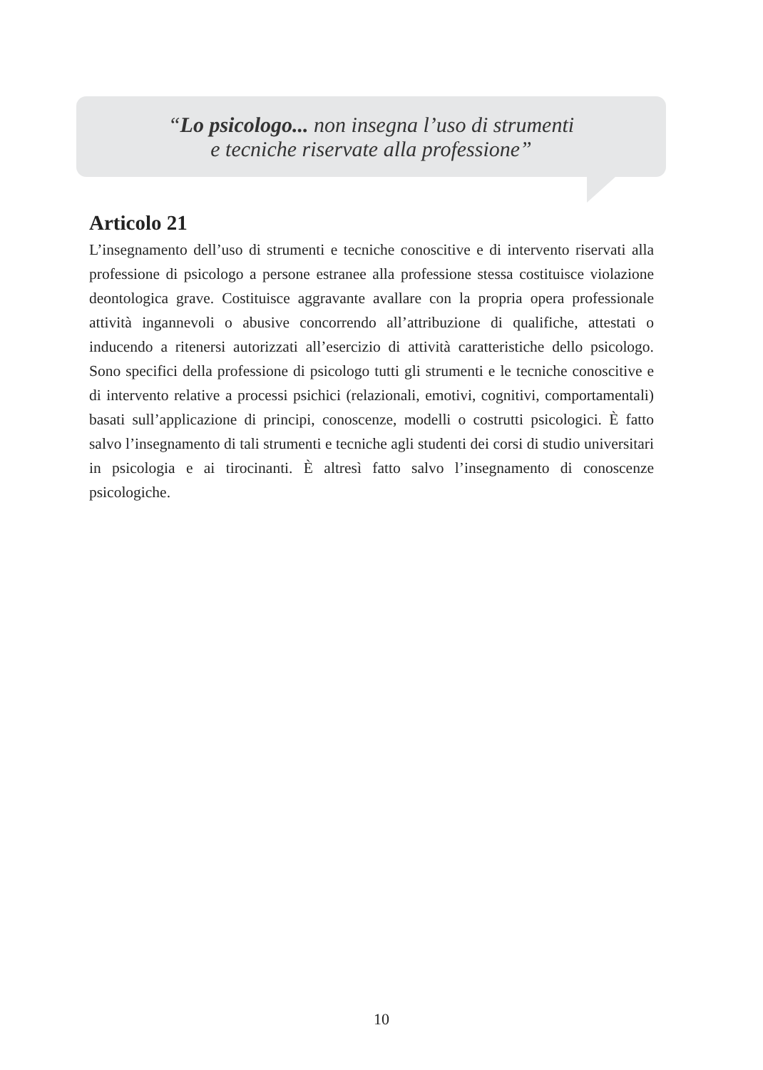“Lo psicologo... non insegna l’uso di strumenti
e tecniche riservate alla professione”
Articolo 21
L’insegnamento dell’uso di strumenti e tecniche conoscitive e di intervento riservati alla professione di psicologo a persone estranee alla professione stessa costituisce violazione deontologica grave. Costituisce aggravante avallare con la propria opera professionale attività ingannevoli o abusive concorrendo all’attribuzione di qualifiche, attestati o inducendo a ritenersi autorizzati all’esercizio di attività caratteristiche dello psicologo. Sono specifici della professione di psicologo tutti gli strumenti e le tecniche conoscitive e di intervento relative a processi psichici (relazionali, emotivi, cognitivi, comportamentali) basati sull’applicazione di principi, conoscenze, modelli o costrutti psicologici. È fatto salvo l’insegnamento di tali strumenti e tecniche agli studenti dei corsi di studio universitari in psicologia e ai tirocinanti. È altresì fatto salvo l’insegnamento di conoscenze psicologiche.
10